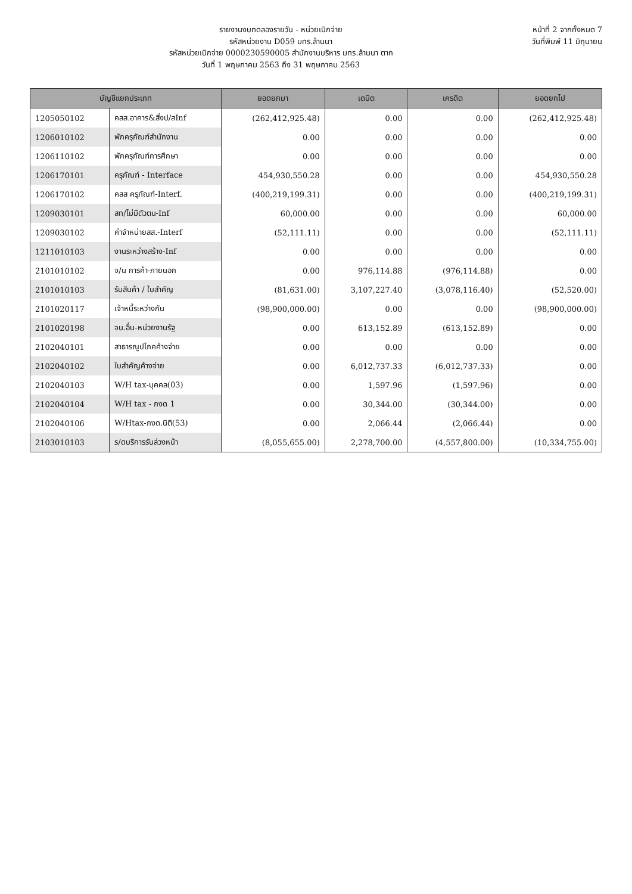รายงานงบทดลองรายวัน - หน่วยเบิกจ่าย
รหัสหน่วยงาน D059 มทร.ล้านนา
รหัสหน่วยเบิกจ่าย 0000230590005 สำนักงานบริหาร มทร.ล้านนา ตาก
วันที่ 1 พฤษภาคม 2563 ถึง 31 พฤษภาคม 2563
หน้าที่ 2 จากทั้งหมด 7
วันที่พิมพ์ 11 มิถุนายน
| บัญชีแยกประเภท | | ยอดยกมา | เดบิต | เครดิต | ยอดยกไป |
| --- | --- | --- | --- | --- | --- |
| 1205050102 | คสส.อาคาร&สิ่งป/สInf | (262,412,925.48) | 0.00 | 0.00 | (262,412,925.48) |
| 1206010102 | พักครุภัณฑ์สำนักงาน | 0.00 | 0.00 | 0.00 | 0.00 |
| 1206110102 | พักครุภัณฑ์การศึกษา | 0.00 | 0.00 | 0.00 | 0.00 |
| 1206170101 | ครุภัณฑ์ - Interface | 454,930,550.28 | 0.00 | 0.00 | 454,930,550.28 |
| 1206170102 | คสส ครุภัณฑ์-Interf. | (400,219,199.31) | 0.00 | 0.00 | (400,219,199.31) |
| 1209030101 | สท/ไม่มีตัวตน-Inf | 60,000.00 | 0.00 | 0.00 | 60,000.00 |
| 1209030102 | ค่าจำหน่ายสส.-Interf | (52,111.11) | 0.00 | 0.00 | (52,111.11) |
| 1211010103 | งานระหว่างสร้าง-Inf | 0.00 | 0.00 | 0.00 | 0.00 |
| 2101010102 | จ/น การค้า-ภายนอก | 0.00 | 976,114.88 | (976,114.88) | 0.00 |
| 2101010103 | รับสินค้า / ใบสำคัญ | (81,631.00) | 3,107,227.40 | (3,078,116.40) | (52,520.00) |
| 2101020117 | เจ้าหนี้ระหว่างกัน | (98,900,000.00) | 0.00 | 0.00 | (98,900,000.00) |
| 2101020198 | จน.อื่น-หน่วยงานรัฐ | 0.00 | 613,152.89 | (613,152.89) | 0.00 |
| 2102040101 | สาธารณูปโภคค้างจ่าย | 0.00 | 0.00 | 0.00 | 0.00 |
| 2102040102 | ใบสำคัญค้างจ่าย | 0.00 | 6,012,737.33 | (6,012,737.33) | 0.00 |
| 2102040103 | W/H tax-บุคคล(03) | 0.00 | 1,597.96 | (1,597.96) | 0.00 |
| 2102040104 | W/H tax - ภงด 1 | 0.00 | 30,344.00 | (30,344.00) | 0.00 |
| 2102040106 | W/Htax-ภงด.นิติ(53) | 0.00 | 2,066.44 | (2,066.44) | 0.00 |
| 2103010103 | ร/ดบริการรับล่วงหน้า | (8,055,655.00) | 2,278,700.00 | (4,557,800.00) | (10,334,755.00) |